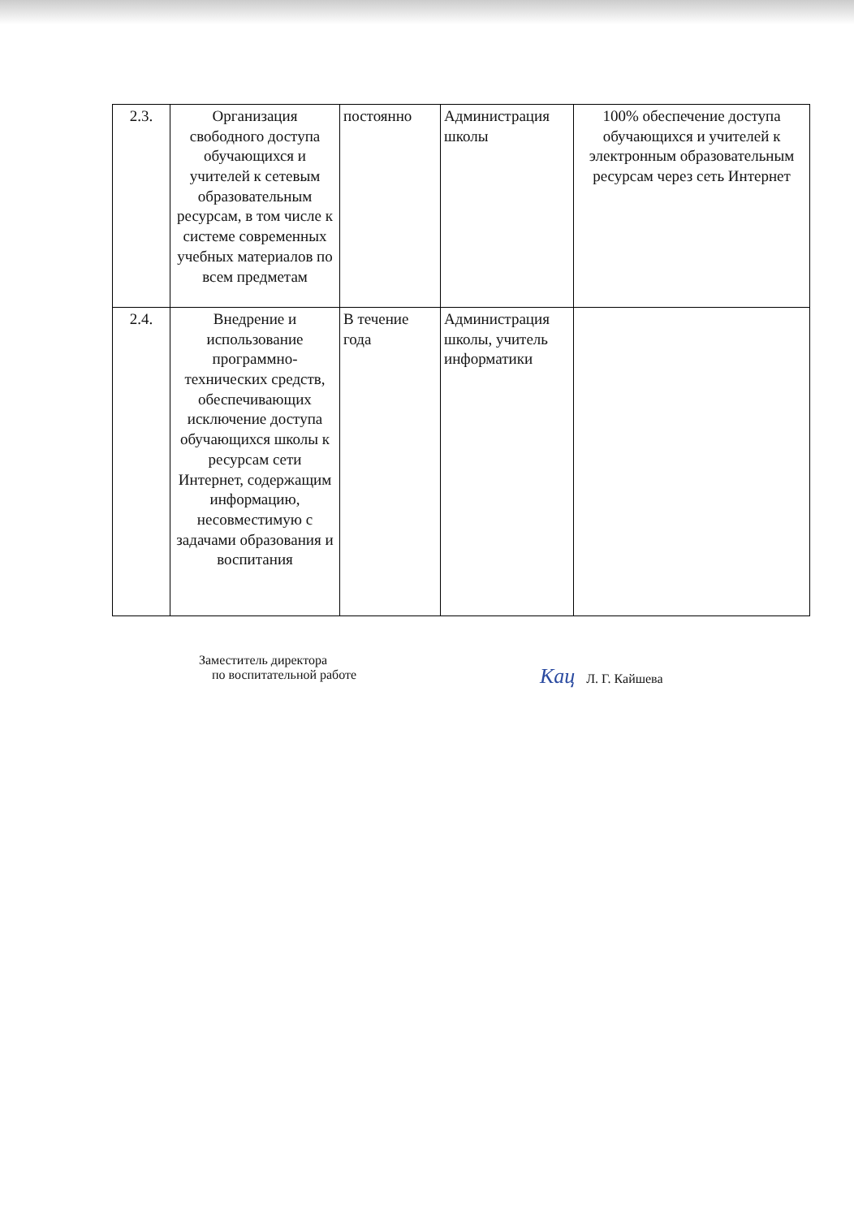| 2.3. | Организация свободного доступа обучающихся и учителей к сетевым образовательным ресурсам, в том числе к системе современных учебных материалов по всем предметам | постоянно | Администрация школы | 100% обеспечение доступа обучающихся и учителей к электронным образовательным ресурсам через сеть Интернет |
| 2.4. | Внедрение и использование программно-технических средств, обеспечивающих исключение доступа обучающихся школы к ресурсам сети Интернет, содержащим информацию, несовместимую с задачами образования и воспитания | В течение года | Администрация школы, учитель информатики | |
Заместитель директора
по воспитательной работе
Кац Л. Г. Кайшева